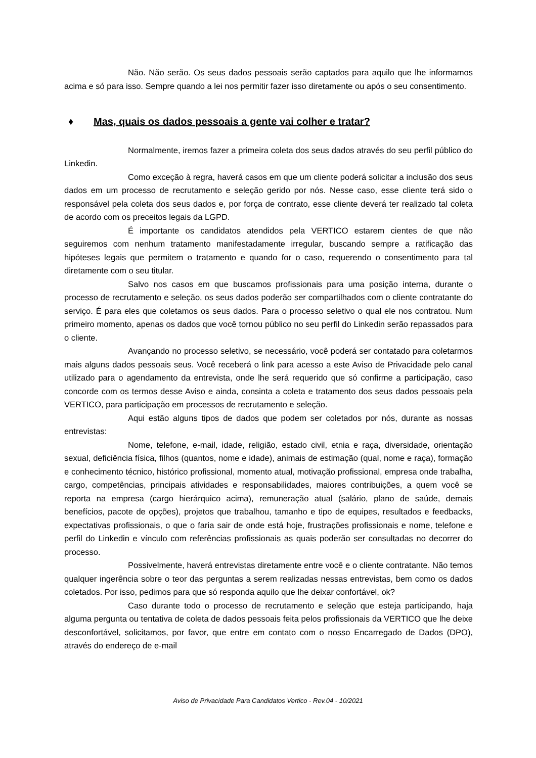Não. Não serão. Os seus dados pessoais serão captados para aquilo que lhe informamos acima e só para isso. Sempre quando a lei nos permitir fazer isso diretamente ou após o seu consentimento.
♦ Mas, quais os dados pessoais a gente vai colher e tratar?
Normalmente, iremos fazer a primeira coleta dos seus dados através do seu perfil público do Linkedin.
Como exceção à regra, haverá casos em que um cliente poderá solicitar a inclusão dos seus dados em um processo de recrutamento e seleção gerido por nós. Nesse caso, esse cliente terá sido o responsável pela coleta dos seus dados e, por força de contrato, esse cliente deverá ter realizado tal coleta de acordo com os preceitos legais da LGPD.
É importante os candidatos atendidos pela VERTICO estarem cientes de que não seguiremos com nenhum tratamento manifestadamente irregular, buscando sempre a ratificação das hipóteses legais que permitem o tratamento e quando for o caso, requerendo o consentimento para tal diretamente com o seu titular.
Salvo nos casos em que buscamos profissionais para uma posição interna, durante o processo de recrutamento e seleção, os seus dados poderão ser compartilhados com o cliente contratante do serviço. É para eles que coletamos os seus dados. Para o processo seletivo o qual ele nos contratou. Num primeiro momento, apenas os dados que você tornou público no seu perfil do Linkedin serão repassados para o cliente.
Avançando no processo seletivo, se necessário, você poderá ser contatado para coletarmos mais alguns dados pessoais seus. Você receberá o link para acesso a este Aviso de Privacidade pelo canal utilizado para o agendamento da entrevista, onde lhe será requerido que só confirme a participação, caso concorde com os termos desse Aviso e ainda, consinta a coleta e tratamento dos seus dados pessoais pela VERTICO, para participação em processos de recrutamento e seleção.
Aqui estão alguns tipos de dados que podem ser coletados por nós, durante as nossas entrevistas:
Nome, telefone, e-mail, idade, religião, estado civil, etnia e raça, diversidade, orientação sexual, deficiência física, filhos (quantos, nome e idade), animais de estimação (qual, nome e raça), formação e conhecimento técnico, histórico profissional, momento atual, motivação profissional, empresa onde trabalha, cargo, competências, principais atividades e responsabilidades, maiores contribuições, a quem você se reporta na empresa (cargo hierárquico acima), remuneração atual (salário, plano de saúde, demais benefícios, pacote de opções), projetos que trabalhou, tamanho e tipo de equipes, resultados e feedbacks, expectativas profissionais, o que o faria sair de onde está hoje, frustrações profissionais e nome, telefone e perfil do Linkedin e vínculo com referências profissionais as quais poderão ser consultadas no decorrer do processo.
Possivelmente, haverá entrevistas diretamente entre você e o cliente contratante. Não temos qualquer ingerência sobre o teor das perguntas a serem realizadas nessas entrevistas, bem como os dados coletados. Por isso, pedimos para que só responda aquilo que lhe deixar confortável, ok?
Caso durante todo o processo de recrutamento e seleção que esteja participando, haja alguma pergunta ou tentativa de coleta de dados pessoais feita pelos profissionais da VERTICO que lhe deixe desconfortável, solicitamos, por favor, que entre em contato com o nosso Encarregado de Dados (DPO), através do endereço de e-mail
Aviso de Privacidade Para Candidatos Vertico - Rev.04 - 10/2021